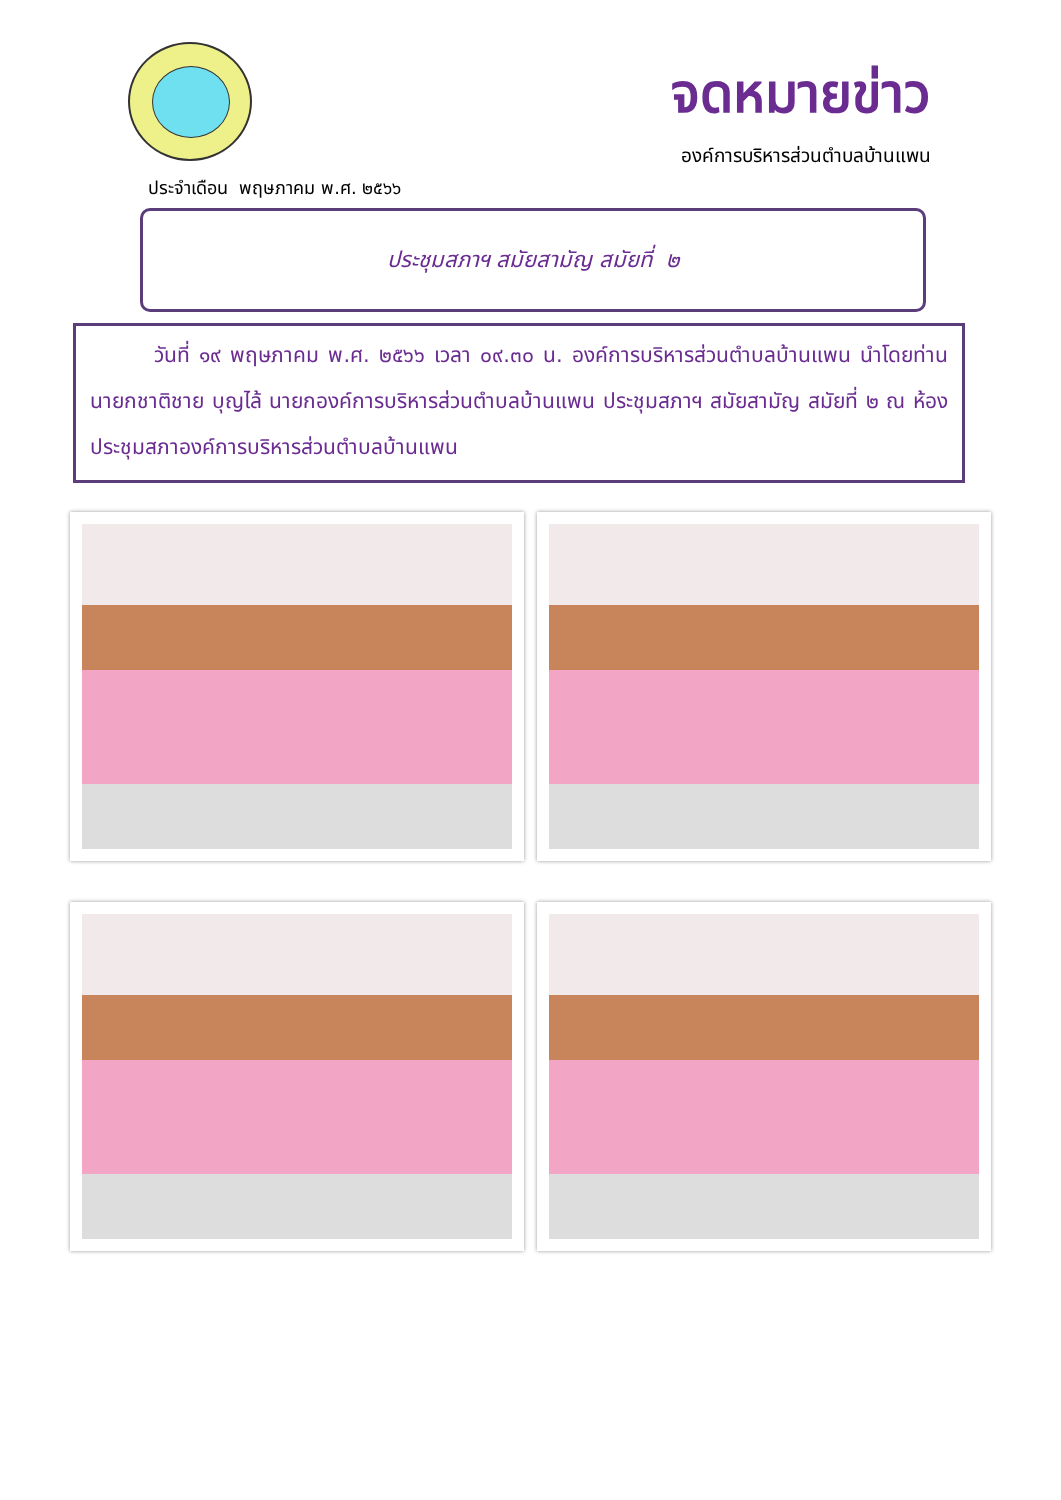จดหมายข่าว
องค์การบริหารส่วนตำบลบ้านแพน
ประจำเดือน พฤษภาคม พ.ศ. ๒๕๖๖
ประชุมสภาฯ สมัยสามัญ สมัยที่ ๒
วันที่ ๑๙ พฤษภาคม พ.ศ. ๒๕๖๖ เวลา ๐๙.๓๐ น. องค์การบริหารส่วนตำบลบ้านแพน นำโดยท่านนายกชาติชาย บุญไล้ นายกองค์การบริหารส่วนตำบลบ้านแพน ประชุมสภาฯ สมัยสามัญ สมัยที่ ๒ ณ ห้องประชุมสภาองค์การบริหารส่วนตำบลบ้านแพน